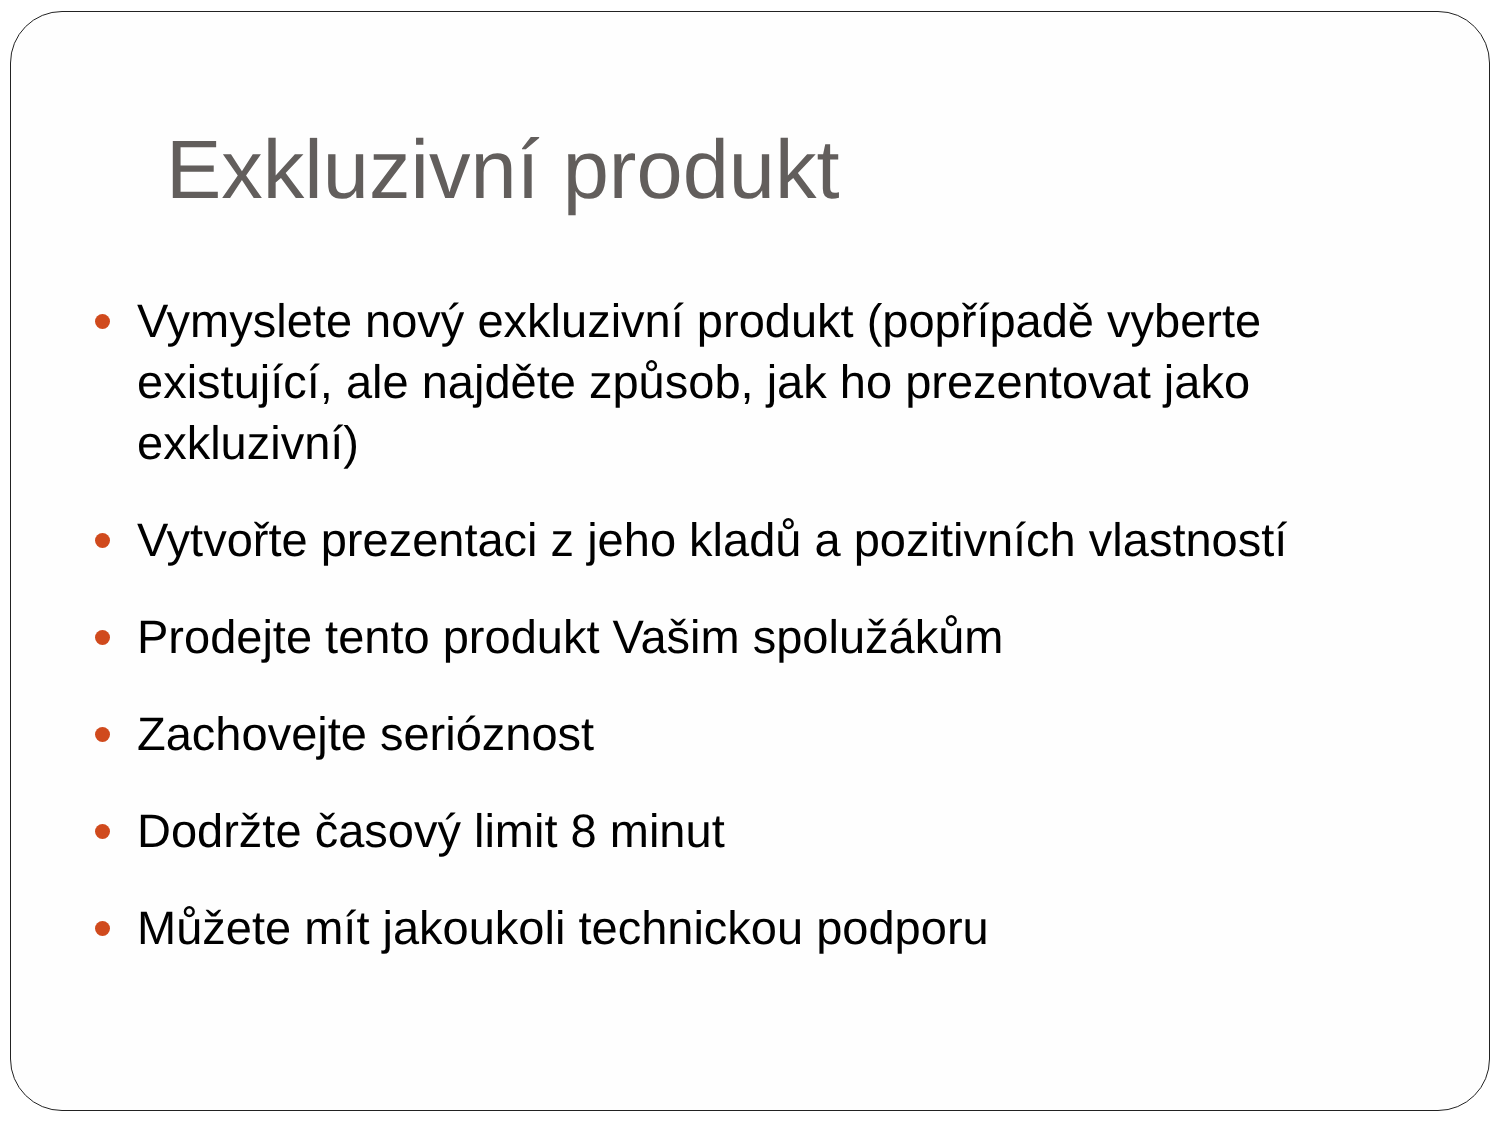Exkluzivní produkt
Vymyslete nový exkluzivní produkt (popřípadě vyberte existující, ale najděte způsob, jak ho prezentovat jako exkluzivní)
Vytvořte prezentaci z jeho kladů a pozitivních vlastností
Prodejte tento produkt Vašim spolužákům
Zachovejte serióznost
Dodržte časový limit 8 minut
Můžete mít jakoukoli technickou podporu